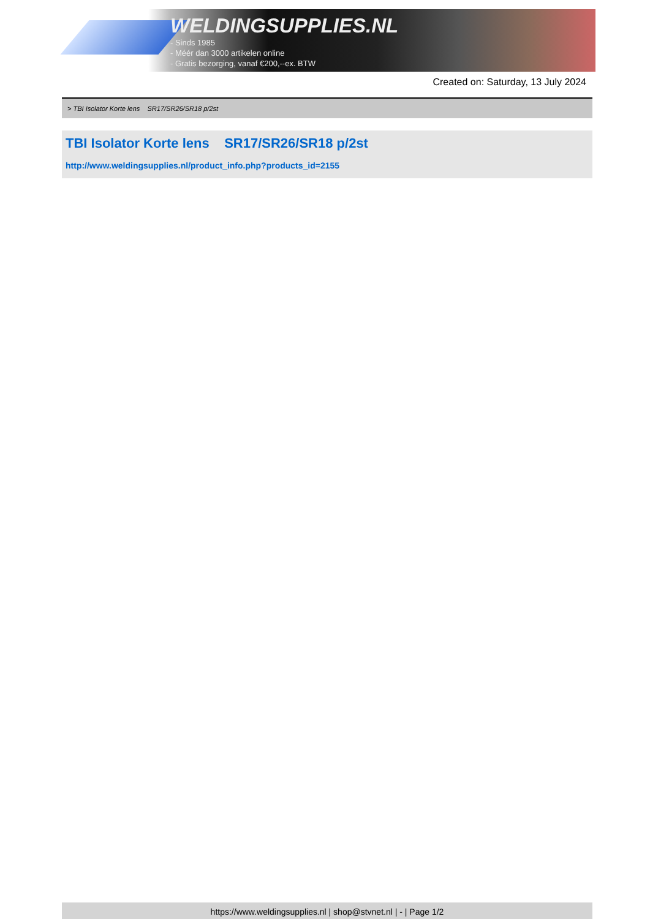WELDINGSUPPLIES.NL
- Sinds 1985
- Méér dan 3000 artikelen online
- Gratis bezorging, vanaf €200,--ex. BTW
Created on: Saturday, 13 July 2024
> TBI Isolator Korte lens SR17/SR26/SR18 p/2st
TBI Isolator Korte lens SR17/SR26/SR18 p/2st
http://www.weldingsupplies.nl/product_info.php?products_id=2155
https://www.weldingsupplies.nl | shop@stvnet.nl | - | Page 1/2